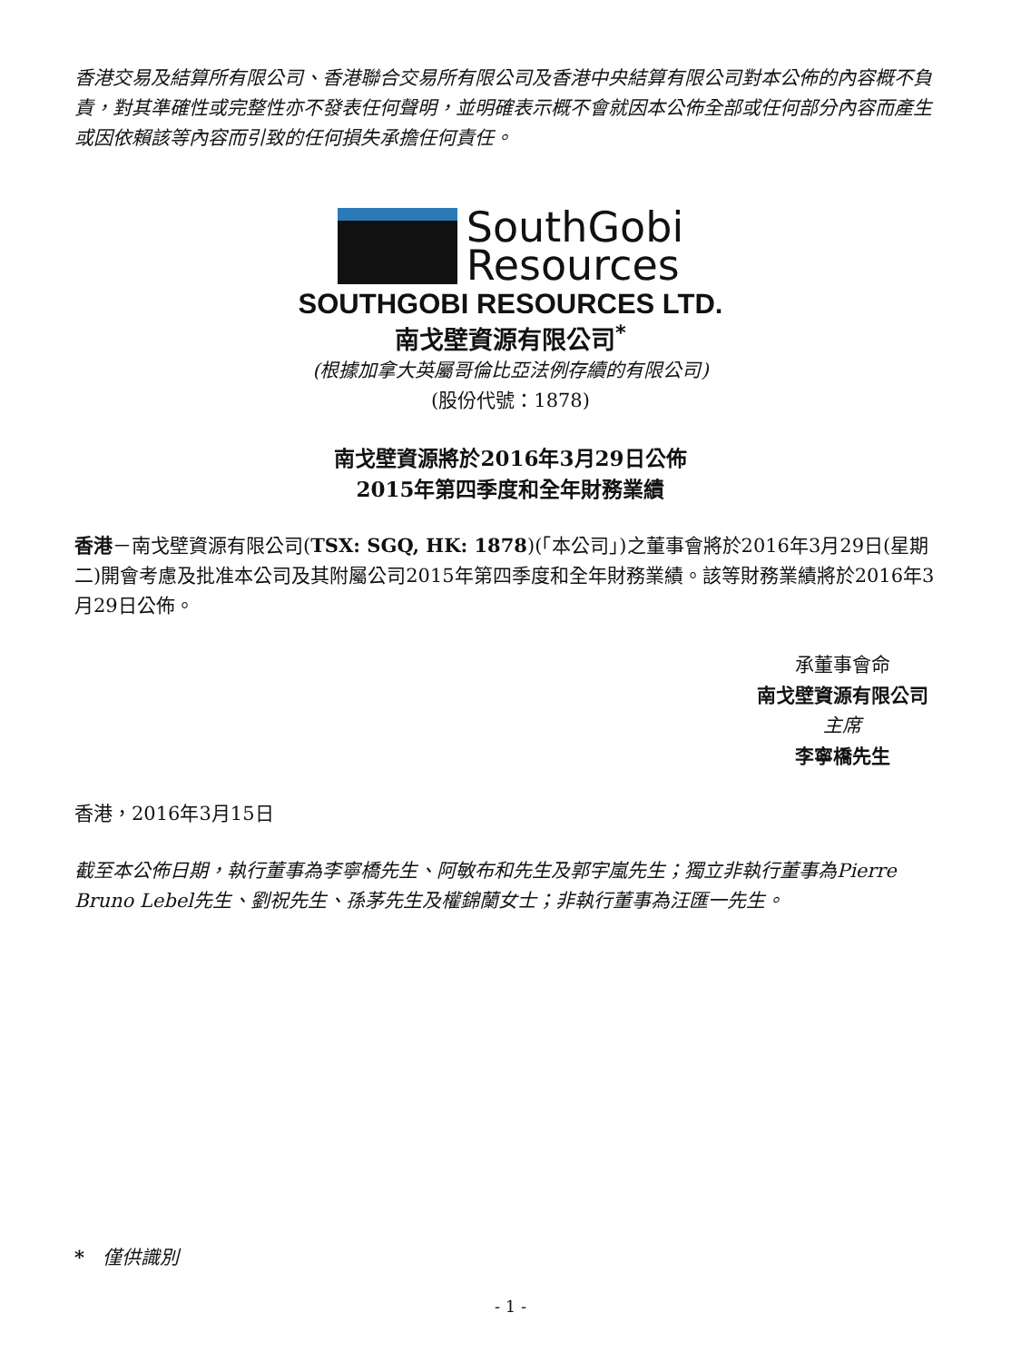香港交易及結算所有限公司、香港聯合交易所有限公司及香港中央結算有限公司對本公佈的內容概不負責，對其準確性或完整性亦不發表任何聲明，並明確表示概不會就因本公佈全部或任何部分內容而產生或因依賴該等內容而引致的任何損失承擔任何責任。
SouthGobi
Resources
SOUTHGOBI RESOURCES LTD.
南戈壁資源有限公司<sup>*</sup>
(根據加拿大英屬哥倫比亞法例存續的有限公司)
(股份代號：1878)
南戈壁資源將於2016年3月29日公佈
2015年第四季度和全年財務業績
香港－南戈壁資源有限公司(TSX: SGQ, HK: 1878)(「本公司」)之董事會將於2016年3月29日(星期二)開會考慮及批准本公司及其附屬公司2015年第四季度和全年財務業績。該等財務業績將於2016年3月29日公佈。
承董事會命
南戈壁資源有限公司
主席
李寧橋先生
香港，2016年3月15日
截至本公佈日期，執行董事為李寧橋先生、阿敏布和先生及郭宇嵐先生；獨立非執行董事為Pierre Bruno Lebel先生、劉祝先生、孫茅先生及權錦蘭女士；非執行董事為汪匯一先生。
* 僅供識別
- 1 -